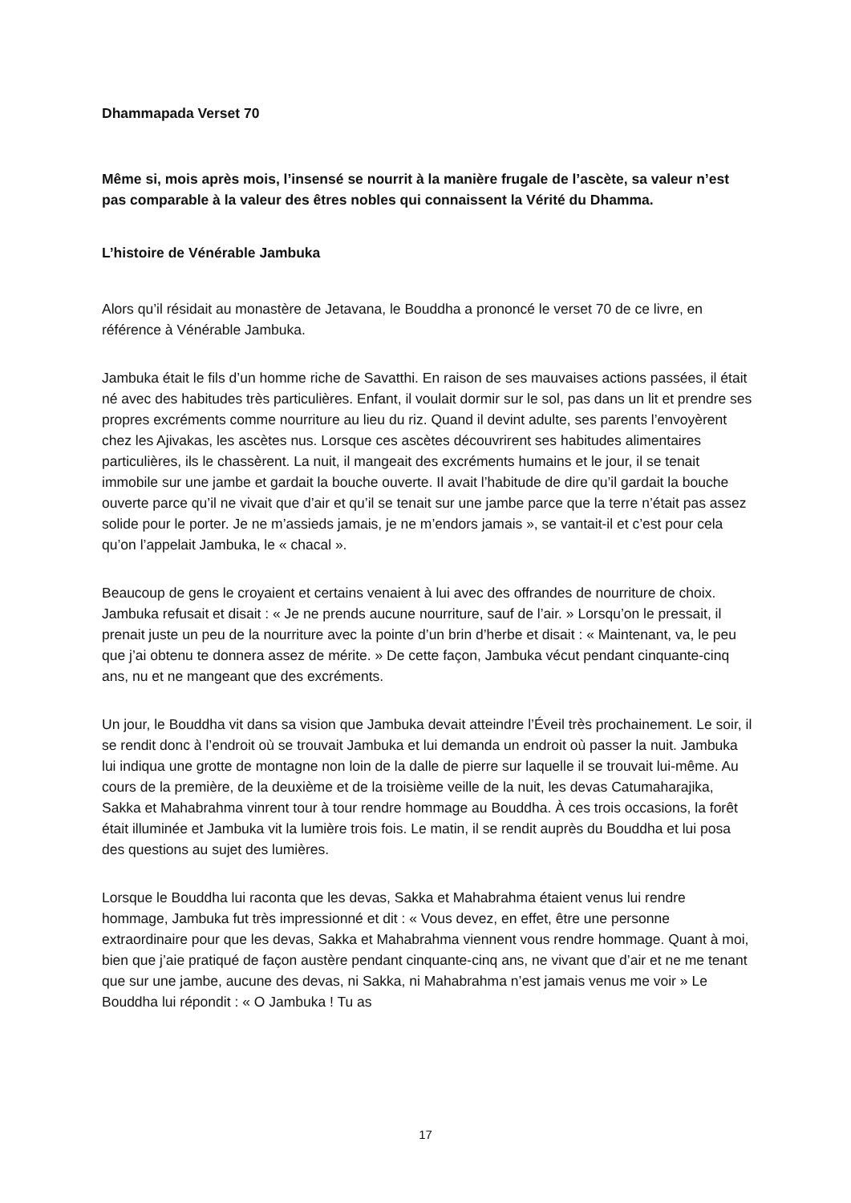Dhammapada Verset 70
Même si, mois après mois, l’insensé se nourrit à la manière frugale de l’ascète, sa valeur n’est pas comparable à la valeur des êtres nobles qui connaissent la Vérité du Dhamma.
L’histoire de Vénérable Jambuka
Alors qu’il résidait au monastère de Jetavana, le Bouddha a prononcé le verset 70 de ce livre, en référence à Vénérable Jambuka.
Jambuka était le fils d’un homme riche de Savatthi. En raison de ses mauvaises actions passées, il était né avec des habitudes très particulières. Enfant, il voulait dormir sur le sol, pas dans un lit et prendre ses propres excréments comme nourriture au lieu du riz. Quand il devint adulte, ses parents l’envoyèrent chez les Ajivakas, les ascètes nus. Lorsque ces ascètes découvrirent ses habitudes alimentaires particulières, ils le chassèrent. La nuit, il mangeait des excréments humains et le jour, il se tenait immobile sur une jambe et gardait la bouche ouverte. Il avait l’habitude de dire qu’il gardait la bouche ouverte parce qu’il ne vivait que d’air et qu’il se tenait sur une jambe parce que la terre n’était pas assez solide pour le porter. Je ne m’assieds jamais, je ne m’endors jamais », se vantait-il et c’est pour cela qu’on l’appelait Jambuka, le « chacal ».
Beaucoup de gens le croyaient et certains venaient à lui avec des offrandes de nourriture de choix. Jambuka refusait et disait : « Je ne prends aucune nourriture, sauf de l’air. » Lorsqu’on le pressait, il prenait juste un peu de la nourriture avec la pointe d’un brin d’herbe et disait : « Maintenant, va, le peu que j’ai obtenu te donnera assez de mérite. » De cette façon, Jambuka vécut pendant cinquante-cinq ans, nu et ne mangeant que des excréments.
Un jour, le Bouddha vit dans sa vision que Jambuka devait atteindre l’Éveil très prochainement. Le soir, il se rendit donc à l’endroit où se trouvait Jambuka et lui demanda un endroit où passer la nuit. Jambuka lui indiqua une grotte de montagne non loin de la dalle de pierre sur laquelle il se trouvait lui-même. Au cours de la première, de la deuxième et de la troisième veille de la nuit, les devas Catumaharajika, Sakka et Mahabrahma vinrent tour à tour rendre hommage au Bouddha. À ces trois occasions, la forêt était illuminée et Jambuka vit la lumière trois fois. Le matin, il se rendit auprès du Bouddha et lui posa des questions au sujet des lumières.
Lorsque le Bouddha lui raconta que les devas, Sakka et Mahabrahma étaient venus lui rendre hommage, Jambuka fut très impressionné et dit : « Vous devez, en effet, être une personne extraordinaire pour que les devas, Sakka et Mahabrahma viennent vous rendre hommage. Quant à moi, bien que j’aie pratiqué de façon austère pendant cinquante-cinq ans, ne vivant que d’air et ne me tenant que sur une jambe, aucune des devas, ni Sakka, ni Mahabrahma n’est jamais venus me voir » Le Bouddha lui répondit : « O Jambuka ! Tu as
17